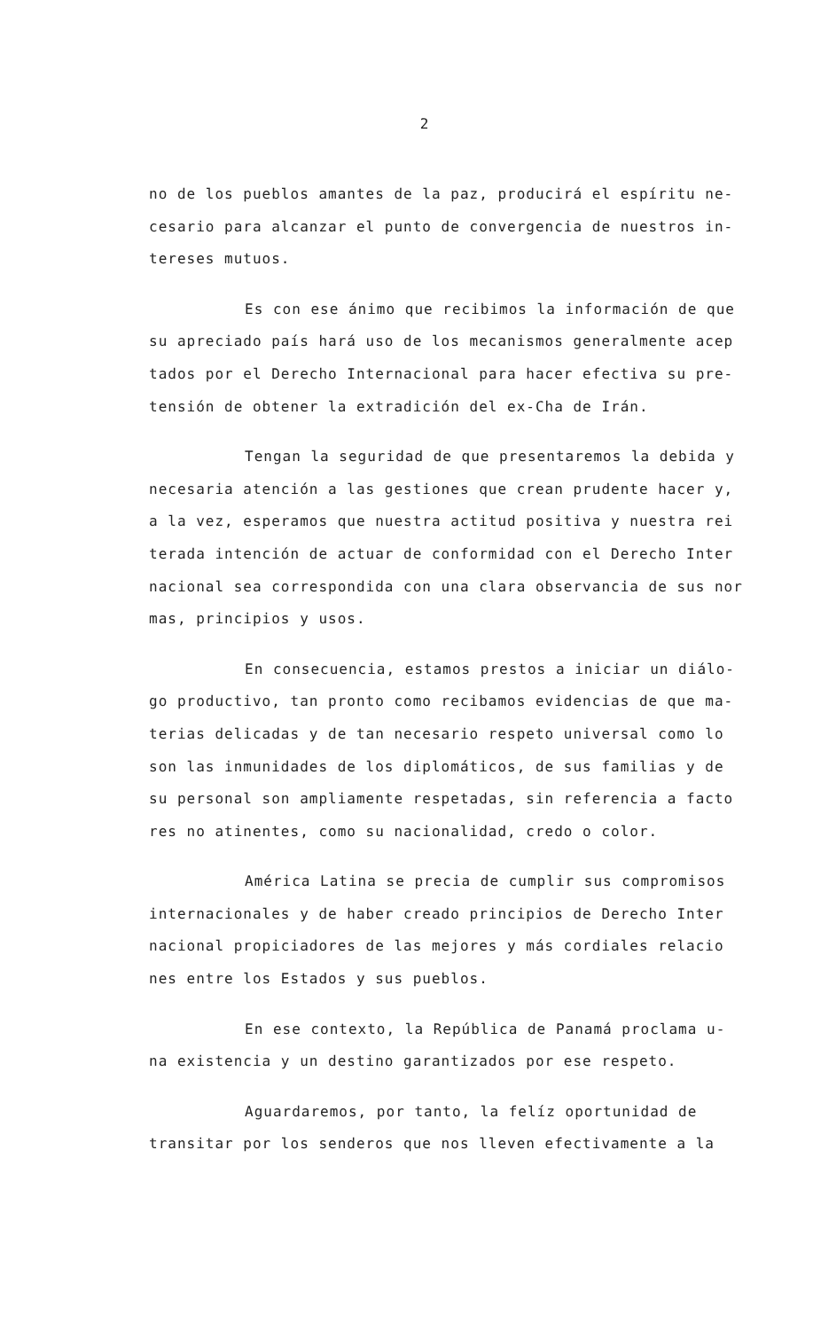2
no de los pueblos amantes de la paz, producirá el espíritu ne-
cesario para alcanzar el punto de convergencia de nuestros in-
tereses mutuos.
Es con ese ánimo que recibimos la información de que
su apreciado país hará uso de los mecanismos generalmente acep
tados por el Derecho Internacional para hacer efectiva su pre-
tensión de obtener la extradición del ex-Cha de Irán.
Tengan la seguridad de que presentaremos la debida y
necesaria atención a las gestiones que crean prudente hacer y,
a la vez, esperamos que nuestra actitud positiva y nuestra rei
terada intención de actuar de conformidad con el Derecho Inter
nacional sea correspondida con una clara observancia de sus nor
mas, principios y usos.
En consecuencia, estamos prestos a iniciar un diálo-
go productivo, tan pronto como recibamos evidencias de que ma-
terias delicadas y de tan necesario respeto universal como lo
son las inmunidades de los diplomáticos, de sus familias y de
su personal son ampliamente respetadas, sin referencia a facto
res no atinentes, como su nacionalidad, credo o color.
América Latina se precia de cumplir sus compromisos
internacionales y de haber creado principios de Derecho Inter
nacional propiciadores de las mejores y más cordiales relacio
nes entre los Estados y sus pueblos.
En ese contexto, la República de Panamá proclama u-
na existencia y un destino garantizados por ese respeto.
Aguardaremos, por tanto, la felíz oportunidad de
transitar por los senderos que nos lleven efectivamente a la